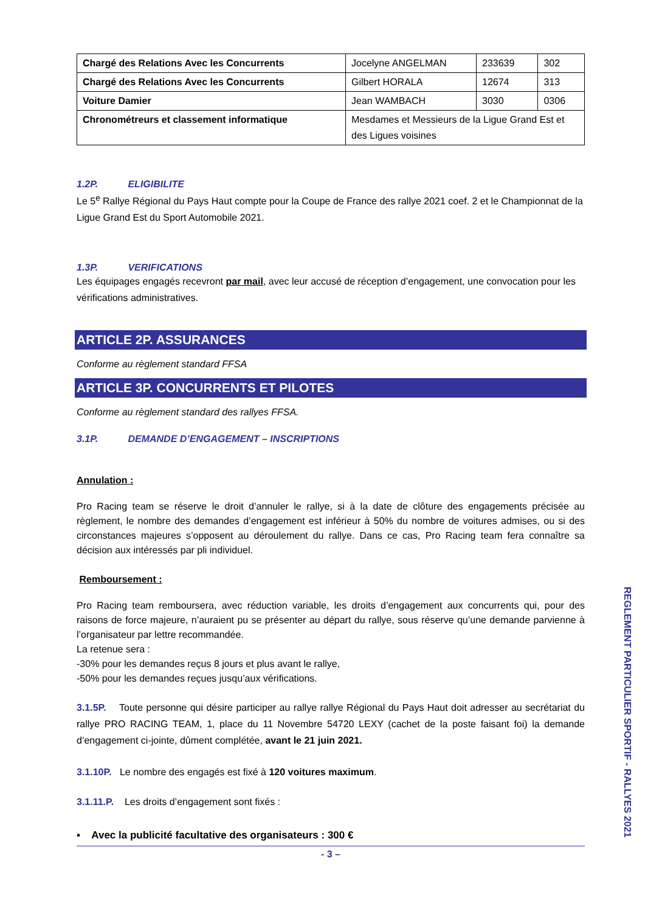| Chargé des Relations Avec les Concurrents | Jocelyne ANGELMAN | 233639 | 302 |
| Chargé des Relations Avec les Concurrents | Gilbert HORALA | 12674 | 313 |
| Voiture Damier | Jean WAMBACH | 3030 | 0306 |
| Chronométreurs et classement informatique | Mesdames et Messieurs de la Ligue Grand Est et des Ligues voisines | | |
1.2P. ELIGIBILITE
Le 5<sup>e</sup> Rallye Régional du Pays Haut compte pour la Coupe de France des rallye 2021 coef. 2 et le Championnat de la Ligue Grand Est du Sport Automobile 2021.
1.3P. VERIFICATIONS
Les équipages engagés recevront par mail, avec leur accusé de réception d’engagement, une convocation pour les vérifications administratives.
ARTICLE 2P. ASSURANCES
Conforme au règlement standard FFSA
ARTICLE 3P. CONCURRENTS ET PILOTES
Conforme au règlement standard des rallyes FFSA.
3.1P. DEMANDE D’ENGAGEMENT – INSCRIPTIONS
Annulation :
Pro Racing team se réserve le droit d’annuler le rallye, si à la date de clôture des engagements précisée au règlement, le nombre des demandes d’engagement est inférieur à 50% du nombre de voitures admises, ou si des circonstances majeures s’opposent au déroulement du rallye. Dans ce cas, Pro Racing team fera connaître sa décision aux intéressés par pli individuel.
Remboursement :
Pro Racing team remboursera, avec réduction variable, les droits d’engagement aux concurrents qui, pour des raisons de force majeure, n’auraient pu se présenter au départ du rallye, sous réserve qu’une demande parvienne à l’organisateur par lettre recommandée.
La retenue sera :
-30% pour les demandes reçus 8 jours et plus avant le rallye,
-50% pour les demandes reçues jusqu’aux vérifications.
3.1.5P. Toute personne qui désire participer au rallye rallye Régional du Pays Haut doit adresser au secrétariat du rallye PRO RACING TEAM, 1, place du 11 Novembre 54720 LEXY (cachet de la poste faisant foi) la demande d’engagement ci-jointe, dûment complétée, avant le 21 juin 2021.
3.1.10P. Le nombre des engagés est fixé à 120 voitures maximum.
3.1.11.P. Les droits d’engagement sont fixés :
▪ Avec la publicité facultative des organisateurs : 300 €
- 3 –
REGLEMENT PARTICULIER SPORTIF - RALLYES 2021